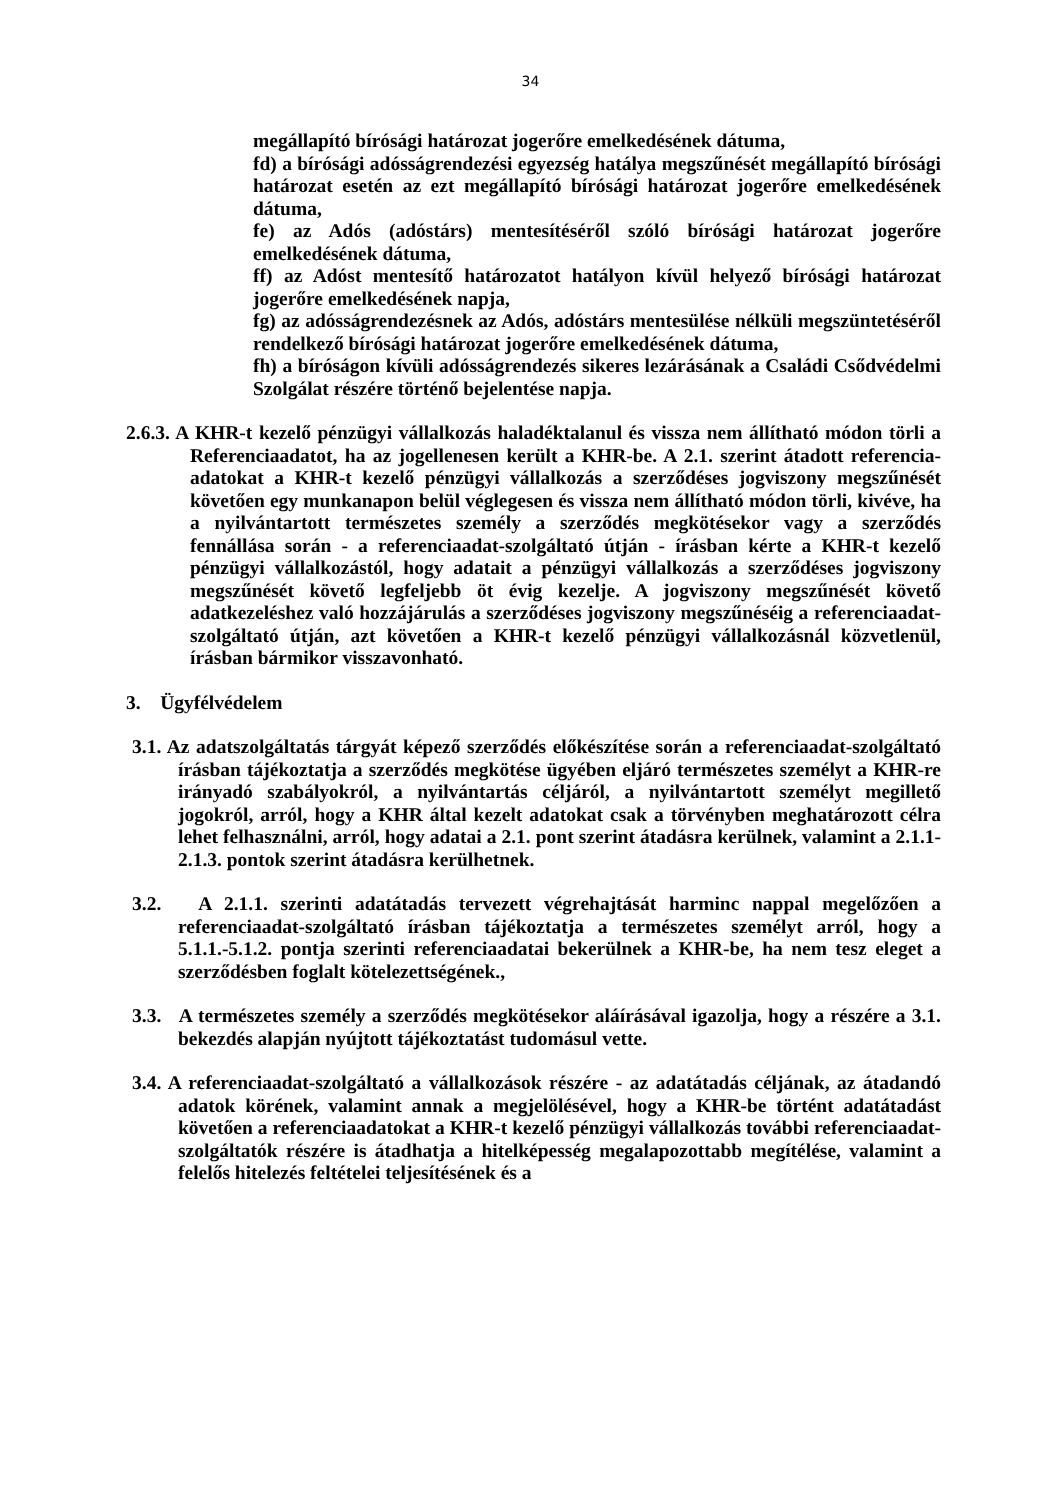34
megállapító bírósági határozat jogerőre emelkedésének dátuma,
fd) a bírósági adósságrendezési egyezség hatálya megszűnését megállapító bírósági határozat esetén az ezt megállapító bírósági határozat jogerőre emelkedésének dátuma,
fe) az Adós (adóstárs) mentesítéséről szóló bírósági határozat jogerőre emelkedésének dátuma,
ff) az Adóst mentesítő határozatot hatályon kívül helyező bírósági határozat jogerőre emelkedésének napja,
fg) az adósságrendezésnek az Adós, adóstárs mentesülése nélküli megszüntetéséről rendelkező bírósági határozat jogerőre emelkedésének dátuma,
fh) a bíróságon kívüli adósságrendezés sikeres lezárásának a Családi Csődvédelmi Szolgálat részére történő bejelentése napja.
2.6.3. A KHR-t kezelő pénzügyi vállalkozás haladéktalanul és vissza nem állítható módon törli a Referenciaadatot, ha az jogellenesen került a KHR-be. A 2.1. szerint átadott referencia-adatokat a KHR-t kezelő pénzügyi vállalkozás a szerződéses jogviszony megszűnését követően egy munkanapon belül véglegesen és vissza nem állítható módon törli, kivéve, ha a nyilvántartott természetes személy a szerződés megkötésekor vagy a szerződés fennállása során - a referenciaadat-szolgáltató útján - írásban kérte a KHR-t kezelő pénzügyi vállalkozástól, hogy adatait a pénzügyi vállalkozás a szerződéses jogviszony megszűnését követő legfeljebb öt évig kezelje. A jogviszony megszűnését követő adatkezeléshez való hozzájárulás a szerződéses jogviszony megszűnéséig a referenciaadat-szolgáltató útján, azt követően a KHR-t kezelő pénzügyi vállalkozásnál közvetlenül, írásban bármikor visszavonható.
3. Ügyfélvédelem
3.1. Az adatszolgáltatás tárgyát képező szerződés előkészítése során a referenciaadat-szolgáltató írásban tájékoztatja a szerződés megkötése ügyében eljáró természetes személyt a KHR-re irányadó szabályokról, a nyilvántartás céljáról, a nyilvántartott személyt megillető jogokról, arról, hogy a KHR által kezelt adatokat csak a törvényben meghatározott célra lehet felhasználni, arról, hogy adatai a 2.1. pont szerint átadásra kerülnek, valamint a 2.1.1-2.1.3. pontok szerint átadásra kerülhetnek.
3.2. A 2.1.1. szerinti adatátadás tervezett végrehajtását harminc nappal megelőzően a referenciaadat-szolgáltató írásban tájékoztatja a természetes személyt arról, hogy a 5.1.1.-5.1.2. pontja szerinti referenciaadatai bekerülnek a KHR-be, ha nem tesz eleget a szerződésben foglalt kötelezettségének.,
3.3. A természetes személy a szerződés megkötésekor aláírásával igazolja, hogy a részére a 3.1. bekezdés alapján nyújtott tájékoztatást tudomásul vette.
3.4. A referenciaadat-szolgáltató a vállalkozások részére - az adatátadás céljának, az átadandó adatok körének, valamint annak a megjelölésével, hogy a KHR-be történt adatátadást követően a referenciaadatokat a KHR-t kezelő pénzügyi vállalkozás további referenciaadat-szolgáltatók részére is átadhatja a hitelképesség megalapozottabb megítélése, valamint a felelős hitelezés feltételei teljesítésének és a